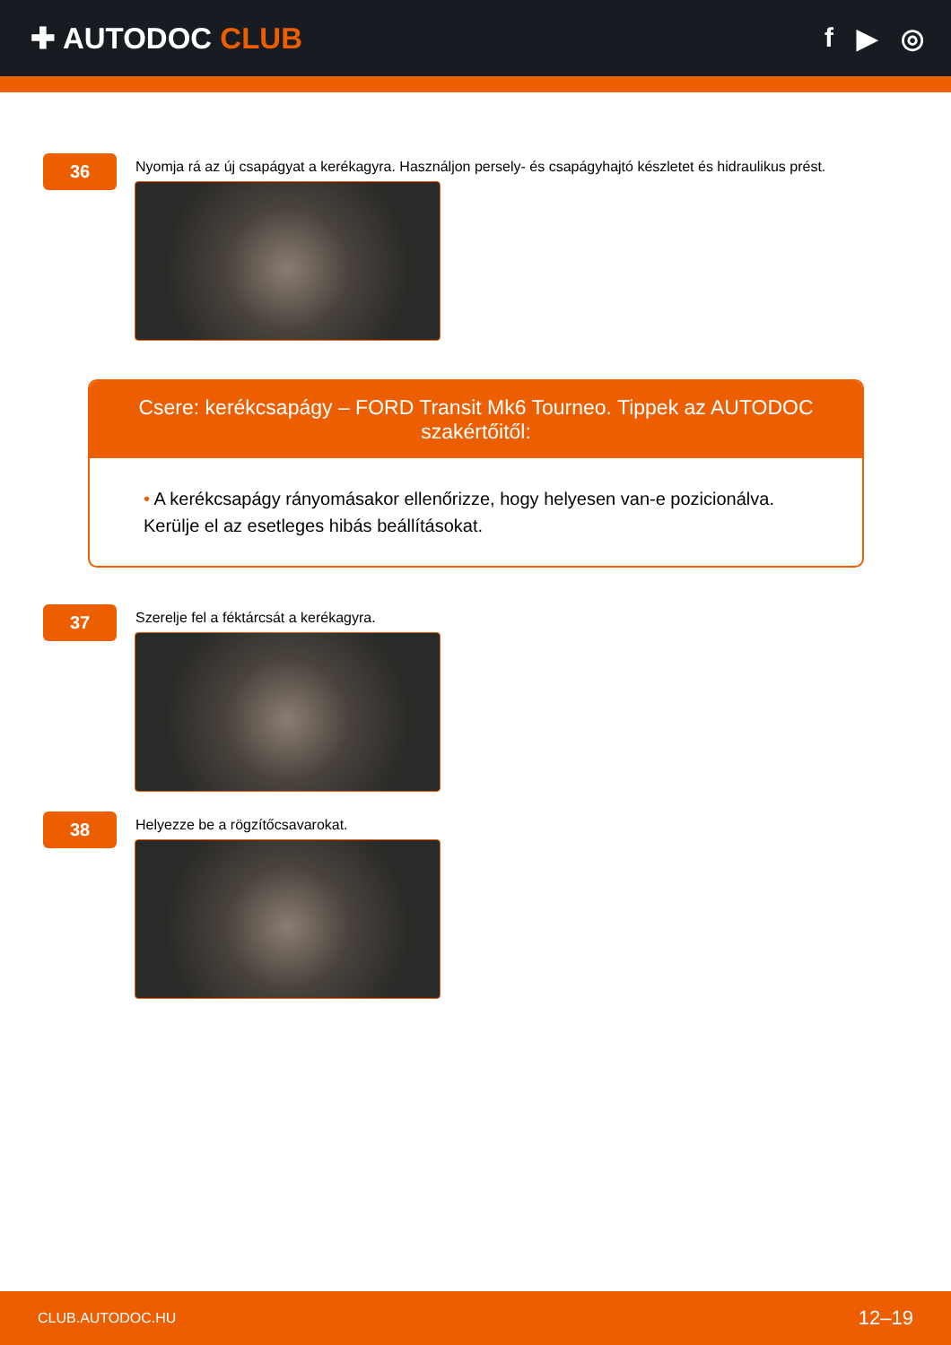✚ AUTODOC CLUB f ▶ ◎
36
Nyomja rá az új csapágyat a kerékagyra. Használjon persely- és csapágyhajtó készletet és hidraulikus prést.
Csere: kerékcsapágy – FORD Transit Mk6 Tourneo. Tippek az AUTODOC szakértőitől:
• A kerékcsapágy rányomásakor ellenőrizze, hogy helyesen van-e pozicionálva. Kerülje el az esetleges hibás beállításokat.
37
Szerelje fel a féktárcsát a kerékagyra.
38
Helyezze be a rögzítőcsavarokat.
CLUB.AUTODOC.HU 12–19